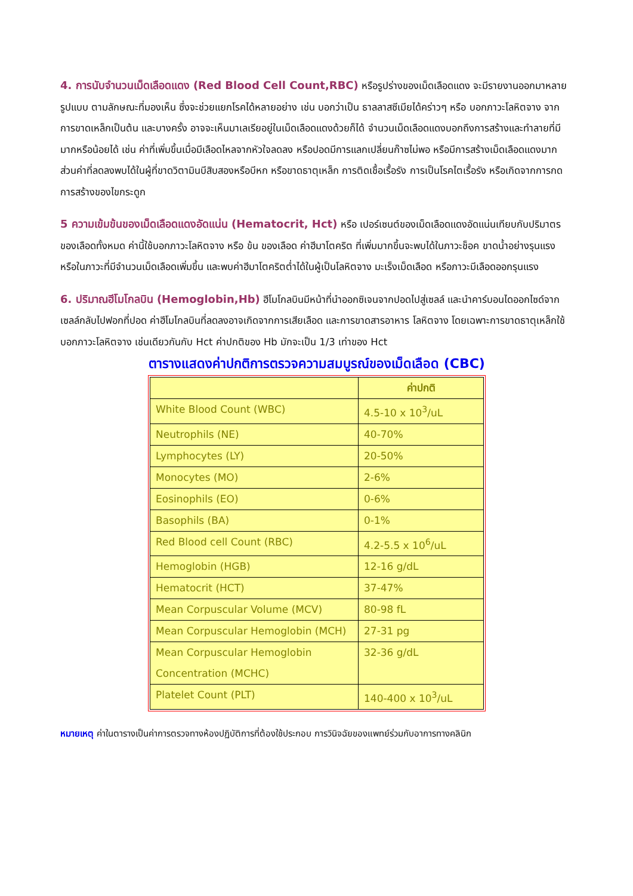4. การนับจำนวนเม็ดเลือดแดง (Red Blood Cell Count,RBC) หรือรูปร่างของเม็ดเลือดแดง จะมีรายงานออกมาหลายรูปแบบ ตามลักษณะที่มองเห็น ซึ่งจะช่วยแยกโรคได้หลายอย่าง เช่น บอกว่าเป็น ธาลลาสซีเมียได้คร่าวๆ หรือ บอกภาวะโลหิตจาง จากการขาดเหล็กเป็นต้น และบางครั้ง อาจจะเห็นมาเลเรียอยู่ในเม็ดเลือดแดงด้วยก็ได้ จำนวนเม็ดเลือดแดงบอกถึงการสร้างและทำลายที่มีมากหรือน้อยได้ เช่น ค่าที่เพิ่มขึ้นเมื่อมีเลือดไหลจากหัวใจลดลง หรือปอดมีการแลกเปลี่ยนก๊าซไม่พอ หรือมีการสร้างเม็ดเลือดแดงมาก ส่วนค่าที่ลดลงพบได้ในผู้ที่ขาดวิตามินบีสิบสองหรือบีหก หรือขาดธาตุเหล็ก การติดเชื้อเรื้อรัง การเป็นโรคไตเรื้อรัง หรือเกิดจากการกดการสร้างของไขกระดูก
5 ความเข้มข้นของเม็ดเลือดแดงอัดแน่น (Hematocrit, Hct) หรือ เปอร์เซนต์ของเม็ดเลือดแดงอัดแน่นเทียบกับปริมาตร ของเลือดทั้งหมด ค่านี้ใช้บอกภาวะโลหิตจาง หรือ ข้น ของเลือด ค่าฮีมาโตคริต ที่เพิ่มมากขึ้นจะพบได้ในภาวะช็อค ขาดน้ำอย่างรุนแรง หรือในภาวะที่มีจำนวนเม็ดเลือดเพิ่มขึ้น และพบค่าฮีมาโตคริตต่ำได้ในผู้เป็นโลหิตจาง มะเร็งเม็ดเลือด หรือภาวะมีเลือดออกรุนแรง
6. ปริมาณฮีโมโกลบิน (Hemoglobin,Hb) ฮีโมโกลบินมีหน้าที่นำออกซิเจนจากปอดไปสู่เซลล์ และนำคาร์บอนไดออกไซด์จากเซลล์กลับไปฟอกที่ปอด ค่าฮีโมโกลบินที่ลดลงอาจเกิดจากการเสียเลือด และการขาดสารอาหาร โลหิตจาง โดยเฉพาะการขาดธาตุเหล็กใช้บอกภาวะโลหิตจาง เช่นเดียวกันกับ Hct ค่าปกติของ Hb มักจะเป็น 1/3 เท่าของ Hct
ตารางแสดงค่าปกติการตรวจความสมบูรณ์ของเม็ดเลือด (CBC)
| | ค่าปกติ |
| --- | --- |
| White Blood Count (WBC) | 4.5-10 x 10<sup>3</sup>/uL |
| Neutrophils (NE) | 40-70% |
| Lymphocytes (LY) | 20-50% |
| Monocytes (MO) | 2-6% |
| Eosinophils (EO) | 0-6% |
| Basophils (BA) | 0-1% |
| Red Blood cell Count (RBC) | 4.2-5.5 x 10<sup>6</sup>/uL |
| Hemoglobin (HGB) | 12-16 g/dL |
| Hematocrit (HCT) | 37-47% |
| Mean Corpuscular Volume (MCV) | 80-98 fL |
| Mean Corpuscular Hemoglobin (MCH) | 27-31 pg |
| Mean Corpuscular Hemoglobin Concentration (MCHC) | 32-36 g/dL |
| Platelet Count (PLT) | 140-400 x 10<sup>3</sup>/uL |
หมายเหตุ ค่าในตารางเป็นค่าการตรวจทางห้องปฏิบัติการที่ต้องใช้ประกอบ การวินิจฉัยของแพทย์ร่วมกับอาการทางคลินิก